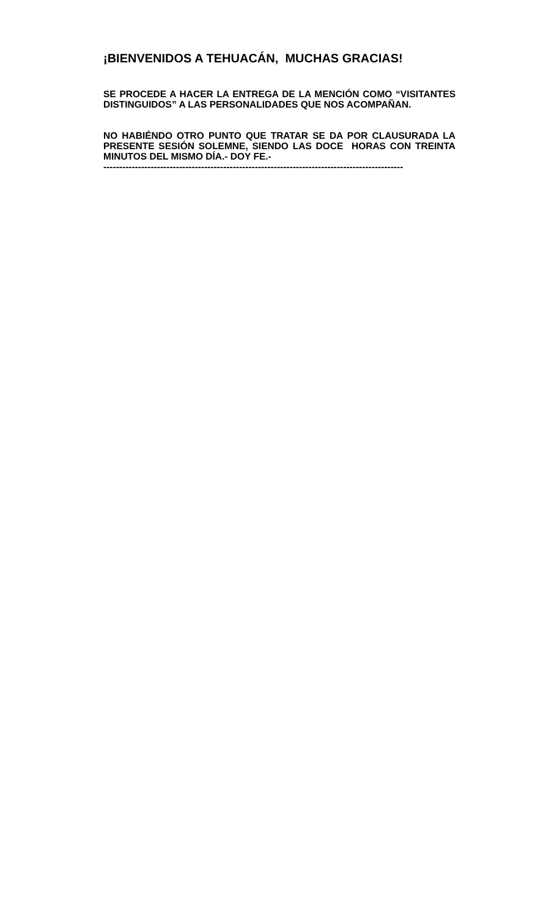¡BIENVENIDOS A TEHUACÁN, MUCHAS GRACIAS!
SE PROCEDE A HACER LA ENTREGA DE LA MENCIÓN COMO “VISITANTES DISTINGUIDOS” A LAS PERSONALIDADES QUE NOS ACOMPAÑAN.
NO HABIÉNDO OTRO PUNTO QUE TRATAR SE DA POR CLAUSURADA LA PRESENTE SESIÓN SOLEMNE, SIENDO LAS DOCE HORAS CON TREINTA MINUTOS DEL MISMO DÍA.- DOY FE.-
-----------------------------------------------------------------------------------------------